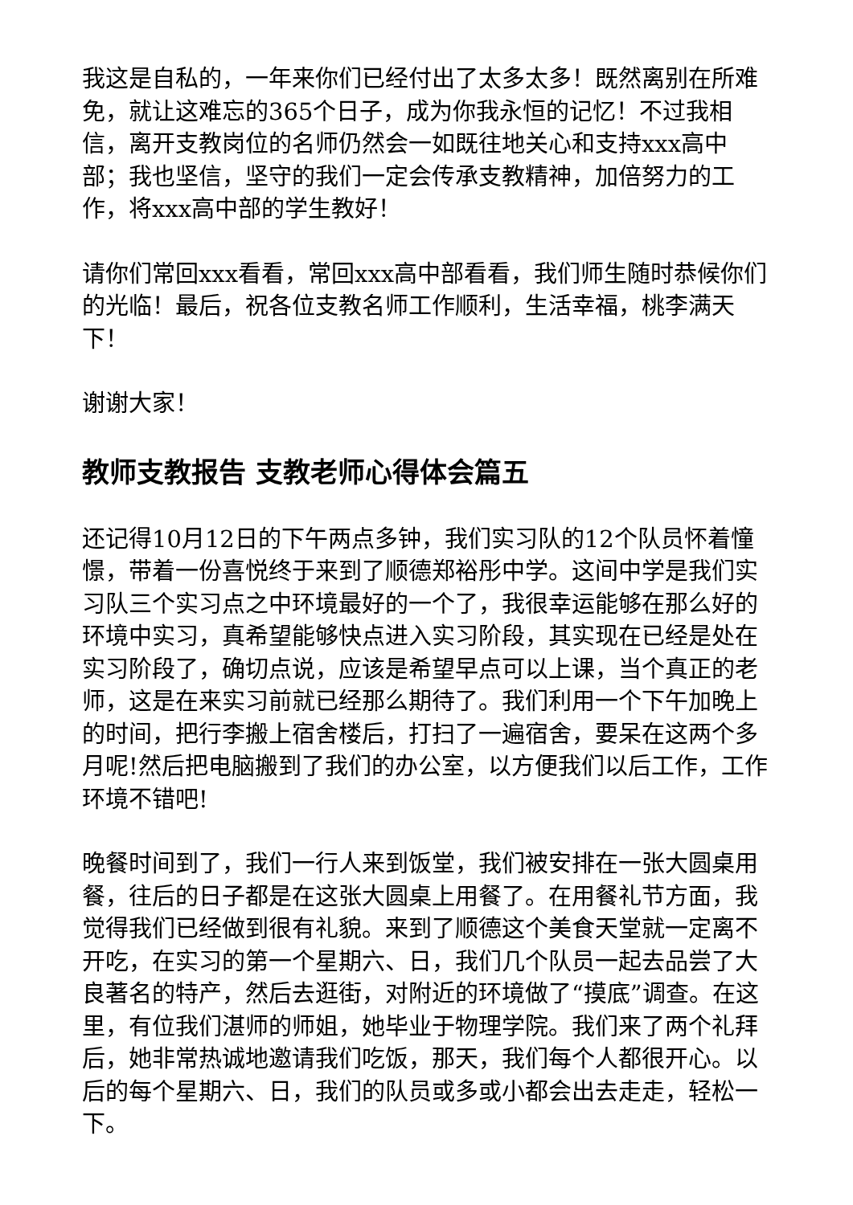我这是自私的，一年来你们已经付出了太多太多！既然离别在所难免，就让这难忘的365个日子，成为你我永恒的记忆！不过我相信，离开支教岗位的名师仍然会一如既往地关心和支持xxx高中部；我也坚信，坚守的我们一定会传承支教精神，加倍努力的工作，将xxx高中部的学生教好！
请你们常回xxx看看，常回xxx高中部看看，我们师生随时恭候你们的光临！最后，祝各位支教名师工作顺利，生活幸福，桃李满天下！
谢谢大家！
教师支教报告 支教老师心得体会篇五
还记得10月12日的下午两点多钟，我们实习队的12个队员怀着憧憬，带着一份喜悦终于来到了顺德郑裕彤中学。这间中学是我们实习队三个实习点之中环境最好的一个了，我很幸运能够在那么好的环境中实习，真希望能够快点进入实习阶段，其实现在已经是处在实习阶段了，确切点说，应该是希望早点可以上课，当个真正的老师，这是在来实习前就已经那么期待了。我们利用一个下午加晚上的时间，把行李搬上宿舍楼后，打扫了一遍宿舍，要呆在这两个多月呢!然后把电脑搬到了我们的办公室，以方便我们以后工作，工作环境不错吧!
晚餐时间到了，我们一行人来到饭堂，我们被安排在一张大圆桌用餐，往后的日子都是在这张大圆桌上用餐了。在用餐礼节方面，我觉得我们已经做到很有礼貌。来到了顺德这个美食天堂就一定离不开吃，在实习的第一个星期六、日，我们几个队员一起去品尝了大良著名的特产，然后去逛街，对附近的环境做了“摸底”调查。在这里，有位我们湛师的师姐，她毕业于物理学院。我们来了两个礼拜后，她非常热诚地邀请我们吃饭，那天，我们每个人都很开心。以后的每个星期六、日，我们的队员或多或小都会出去走走，轻松一下。